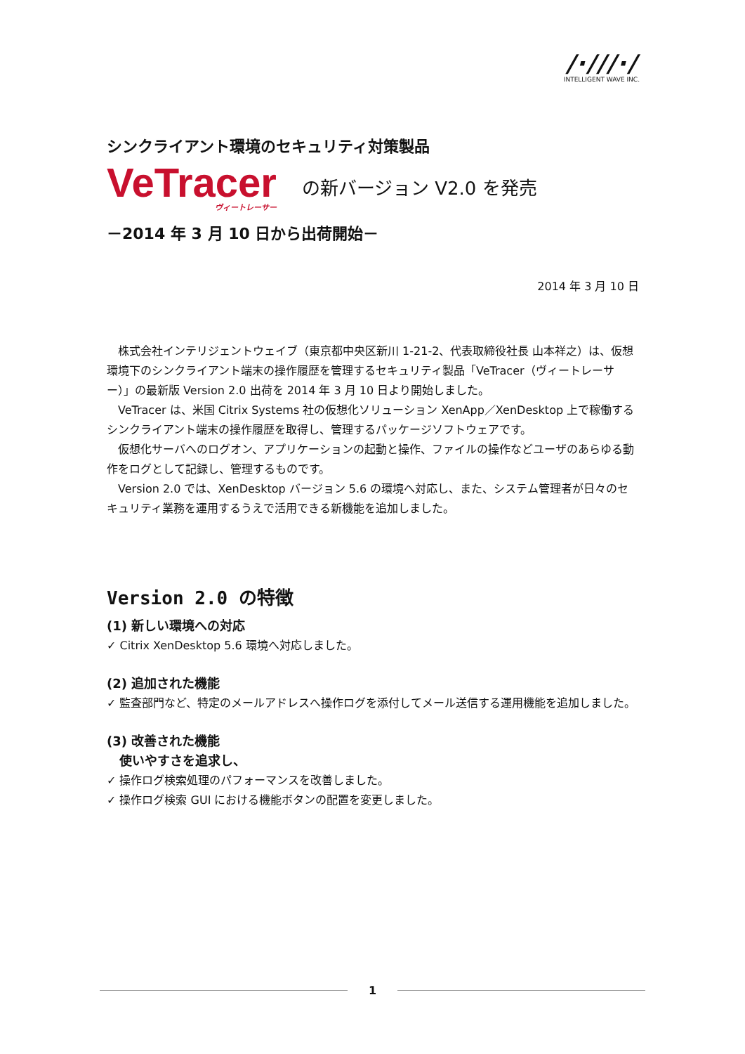/·///·/
INTELLIGENT WAVE INC.
シンクライアント環境のセキュリティ対策製品
VeTracer
ヴィートレーサー
の新バージョン V2.0 を発売
－2014 年 3 月 10 日から出荷開始－
2014 年 3 月 10 日
株式会社インテリジェントウェイブ（東京都中央区新川 1-21-2、代表取締役社長 山本祥之）は、仮想環境下のシンクライアント端末の操作履歴を管理するセキュリティ製品「VeTracer（ヴィートレーサー）」の最新版 Version 2.0 出荷を 2014 年 3 月 10 日より開始しました。
VeTracer は、米国 Citrix Systems 社の仮想化ソリューション XenApp／XenDesktop 上で稼働するシンクライアント端末の操作履歴を取得し、管理するパッケージソフトウェアです。
仮想化サーバへのログオン、アプリケーションの起動と操作、ファイルの操作などユーザのあらゆる動作をログとして記録し、管理するものです。
Version 2.0 では、XenDesktop バージョン 5.6 の環境へ対応し、また、システム管理者が日々のセキュリティ業務を運用するうえで活用できる新機能を追加しました。
Version 2.0 の特徴
(1) 新しい環境への対応
✓ Citrix XenDesktop 5.6 環境へ対応しました。
(2) 追加された機能
✓ 監査部門など、特定のメールアドレスへ操作ログを添付してメール送信する運用機能を追加しました。
(3) 改善された機能
　使いやすさを追求し、
✓ 操作ログ検索処理のパフォーマンスを改善しました。
✓ 操作ログ検索 GUI における機能ボタンの配置を変更しました。
1